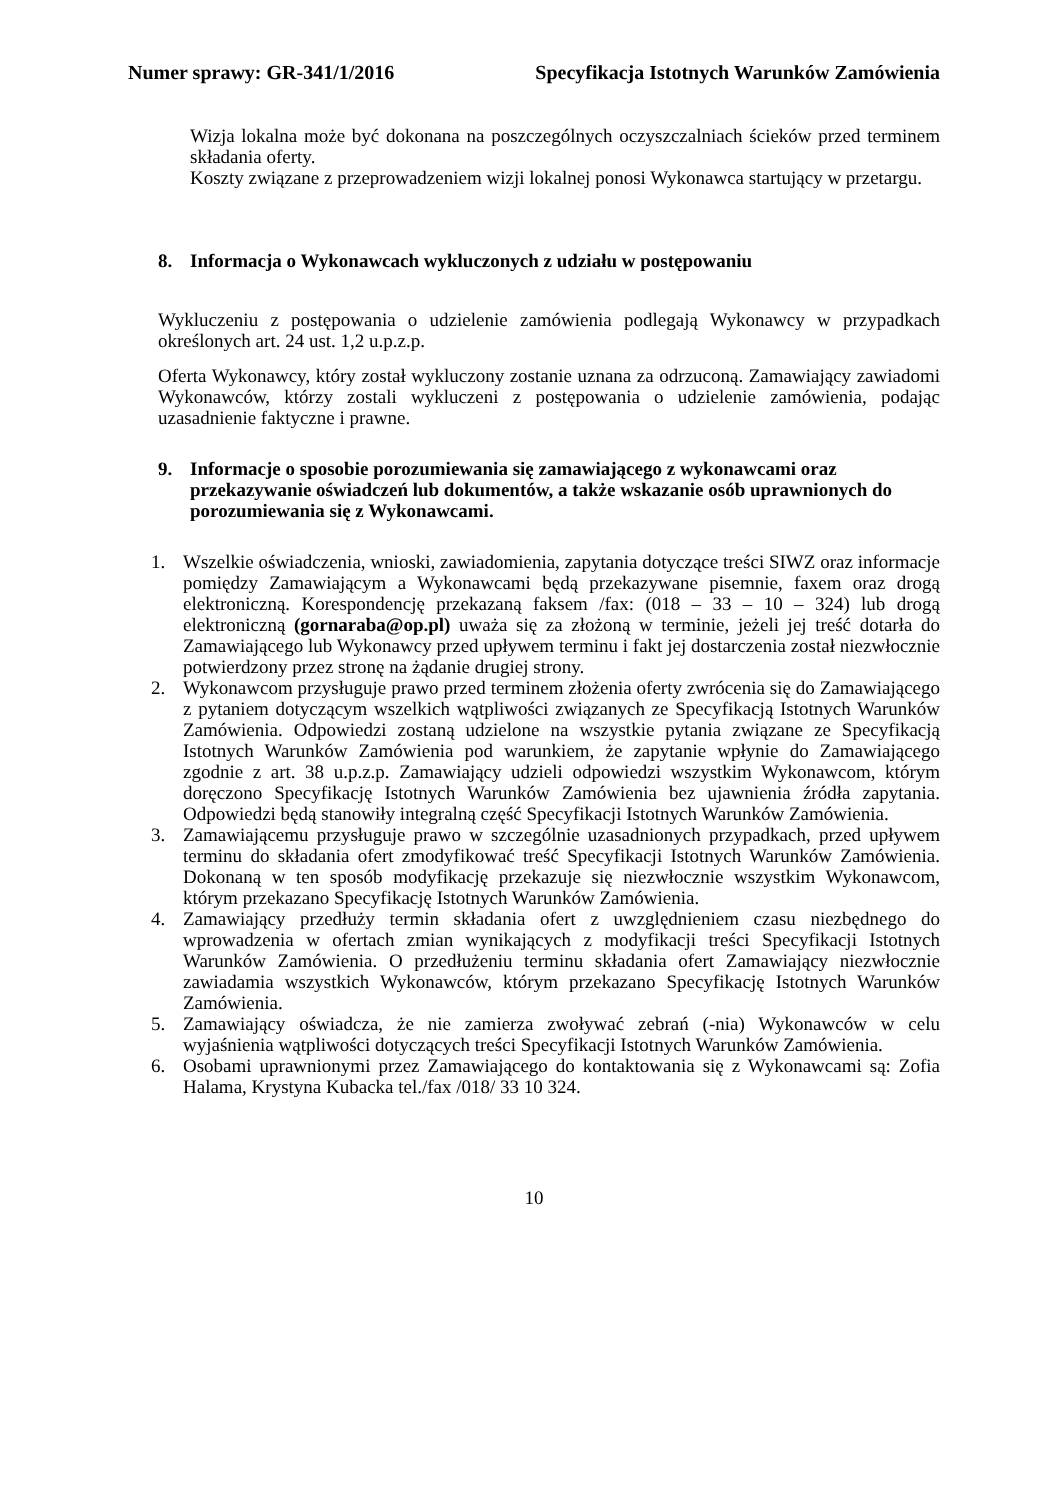Numer sprawy: GR-341/1/2016 Specyfikacja Istotnych Warunków Zamówienia
Wizja lokalna może być dokonana na poszczególnych oczyszczalniach ścieków przed terminem składania oferty.
Koszty związane z przeprowadzeniem wizji lokalnej ponosi Wykonawca startujący w przetargu.
8. Informacja o Wykonawcach wykluczonych z udziału w postępowaniu
Wykluczeniu z postępowania o udzielenie zamówienia podlegają Wykonawcy w przypadkach określonych art. 24 ust. 1,2 u.p.z.p.
Oferta Wykonawcy, który został wykluczony zostanie uznana za odrzuconą. Zamawiający zawiadomi Wykonawców, którzy zostali wykluczeni z postępowania o udzielenie zamówienia, podając uzasadnienie faktyczne i prawne.
9. Informacje o sposobie porozumiewania się zamawiającego z wykonawcami oraz przekazywanie oświadczeń lub dokumentów, a także wskazanie osób uprawnionych do porozumiewania się z Wykonawcami.
1. Wszelkie oświadczenia, wnioski, zawiadomienia, zapytania dotyczące treści SIWZ oraz informacje pomiędzy Zamawiającym a Wykonawcami będą przekazywane pisemnie, faxem oraz drogą elektroniczną. Korespondencję przekazaną faksem /fax: (018 – 33 – 10 – 324) lub drogą elektroniczną (gornaraba@op.pl) uważa się za złożoną w terminie, jeżeli jej treść dotarła do Zamawiającego lub Wykonawcy przed upływem terminu i fakt jej dostarczenia został niezwłocznie potwierdzony przez stronę na żądanie drugiej strony.
2. Wykonawcom przysługuje prawo przed terminem złożenia oferty zwrócenia się do Zamawiającego z pytaniem dotyczącym wszelkich wątpliwości związanych ze Specyfikacją Istotnych Warunków Zamówienia. Odpowiedzi zostaną udzielone na wszystkie pytania związane ze Specyfikacją Istotnych Warunków Zamówienia pod warunkiem, że zapytanie wpłynie do Zamawiającego zgodnie z art. 38 u.p.z.p. Zamawiający udzieli odpowiedzi wszystkim Wykonawcom, którym doręczono Specyfikację Istotnych Warunków Zamówienia bez ujawnienia źródła zapytania. Odpowiedzi będą stanowiły integralną część Specyfikacji Istotnych Warunków Zamówienia.
3. Zamawiającemu przysługuje prawo w szczególnie uzasadnionych przypadkach, przed upływem terminu do składania ofert zmodyfikować treść Specyfikacji Istotnych Warunków Zamówienia. Dokonaną w ten sposób modyfikację przekazuje się niezwłocznie wszystkim Wykonawcom, którym przekazano Specyfikację Istotnych Warunków Zamówienia.
4. Zamawiający przedłuży termin składania ofert z uwzględnieniem czasu niezbędnego do wprowadzenia w ofertach zmian wynikających z modyfikacji treści Specyfikacji Istotnych Warunków Zamówienia. O przedłużeniu terminu składania ofert Zamawiający niezwłocznie zawiadamia wszystkich Wykonawców, którym przekazano Specyfikację Istotnych Warunków Zamówienia.
5. Zamawiający oświadcza, że nie zamierza zwoływać zebrań (-nia) Wykonawców w celu wyjaśnienia wątpliwości dotyczących treści Specyfikacji Istotnych Warunków Zamówienia.
6. Osobami uprawnionymi przez Zamawiającego do kontaktowania się z Wykonawcami są: Zofia Halama, Krystyna Kubacka tel./fax /018/ 33 10 324.
10